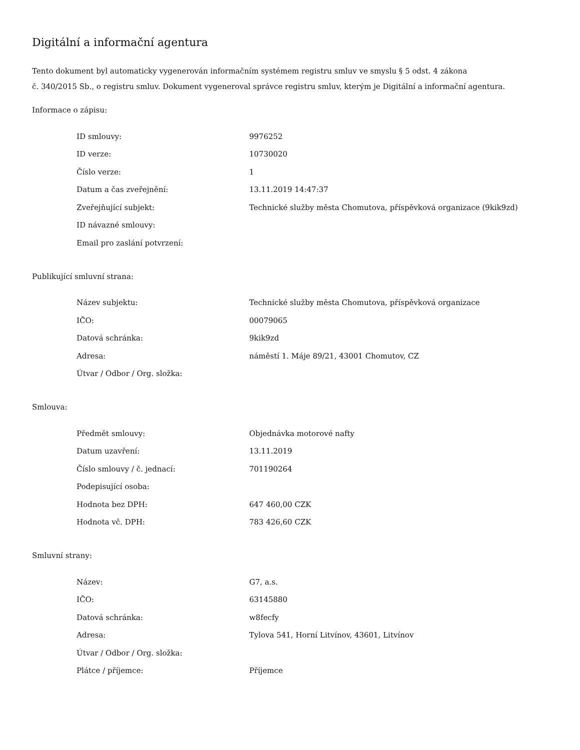Digitální a informační agentura
Tento dokument byl automaticky vygenerován informačním systémem registru smluv ve smyslu § 5 odst. 4 zákona
č. 340/2015 Sb., o registru smluv. Dokument vygeneroval správce registru smluv, kterým je Digitální a informační agentura.
Informace o zápisu:
| ID smlouvy: | 9976252 |
| ID verze: | 10730020 |
| Číslo verze: | 1 |
| Datum a čas zveřejnění: | 13.11.2019 14:47:37 |
| Zveřejňující subjekt: | Technické služby města Chomutova, příspěvková organizace (9kik9zd) |
| ID návazné smlouvy: | |
| Email pro zaslání potvrzení: | |
Publikující smluvní strana:
| Název subjektu: | Technické služby města Chomutova, příspěvková organizace |
| IČO: | 00079065 |
| Datová schránka: | 9kik9zd |
| Adresa: | náměstí 1. Máje 89/21, 43001 Chomutov, CZ |
| Útvar / Odbor / Org. složka: | |
Smlouva:
| Předmět smlouvy: | Objednávka motorové nafty |
| Datum uzavření: | 13.11.2019 |
| Číslo smlouvy / č. jednací: | 701190264 |
| Podepisující osoba: | |
| Hodnota bez DPH: | 647 460,00 CZK |
| Hodnota vč. DPH: | 783 426,60 CZK |
Smluvní strany:
| Název: | G7, a.s. |
| IČO: | 63145880 |
| Datová schránka: | w8fecfy |
| Adresa: | Tylova 541, Horní Litvínov, 43601, Litvínov |
| Útvar / Odbor / Org. složka: | |
| Plátce / příjemce: | Příjemce |